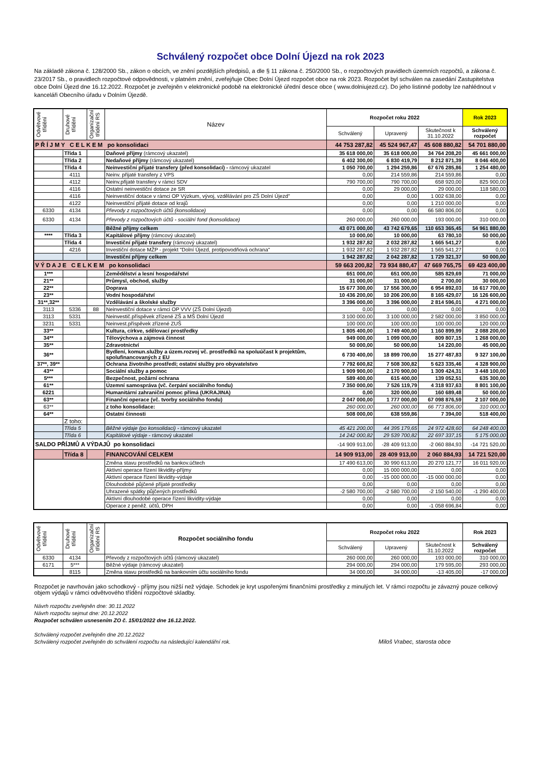Schválený rozpočet obce Dolní Újezd na rok 2023
Na základě zákona č. 128/2000 Sb., zákon o obcích, ve znění pozdějších předpisů, a dle § 11 zákona č. 250/2000 Sb., o rozpočtových pravidlech územních rozpočtů, a zákona č. 23/2017 Sb., o pravidlech rozpočtové odpovědnosti, v platném znění, zveřejňuje Obec Dolní Újezd rozpočet obce na rok 2023. Rozpočet byl schválen na zasedání Zastupitelstva obce Dolní Újezd dne 16.12.2022. Rozpočet je zveřejněn v elektronické podobě na elektronické úřední desce obce ( www.dolniujezd.cz). Do jeho listinné podoby lze nahlédnout v kanceláři Obecního úřadu v Dolním Újezdě.
| Odvětvové třídění | Druhové třídění | Organizační třídění RS | Název | Rozpočet roku 2022 | | | Rok 2023 |
| --- | --- | --- | --- | --- | --- | --- | --- |
| | | | | Schválený | Upravený | Skutečnost k 31.10.2022 | Schválený rozpočet |
| P Ř Í J M Y C E L K E M po konsolidaci | | | | 44 753 287,82 | 45 524 967,47 | 45 608 880,82 | 54 701 880,00 |
| | Třída 1 | | Daňové příjmy (rámcový ukazatel) | 35 618 000,00 | 35 618 000,00 | 34 764 208,20 | 45 661 000,00 |
| | Třída 2 | | Nedaňové příjmy (rámcový ukazatel) | 6 402 300,00 | 6 830 419,79 | 8 212 871,39 | 8 046 400,00 |
| | Třída 4 | | Neinvestiční přijaté transfery (před konsolidací) - rámcový ukazatel | 1 050 700,00 | 1 294 259,86 | 67 676 285,86 | 1 254 480,00 |
| | 4111 | | Neinv. přijaté transfery z VPS | 0,00 | 214 559,86 | 214 559,86 | 0,00 |
| | 4112 | | Neinv.přijaté transfery v rámci SDV | 790 700,00 | 790 700,00 | 658 920,00 | 825 900,00 |
| | 4116 | | Ostatní neinvestiční dotace ze SR | 0,00 | 29 000,00 | 29 000,00 | 118 580,00 |
| | 4116 | | Neinvestiční dotace v rámci OP Výzkum, vývoj, vzdělávání pro ZŠ Dolní Újezd" | 0,00 | 0,00 | 1 002 638,00 | 0,00 |
| | 4122 | | Neinvestiční přijaté dotace od krajů | 0,00 | 0,00 | 1 210 000,00 | 0,00 |
| 6330 | 4134 | | Převody z rozpočtových účtů (konsolidace) | 0,00 | 0,00 | 66 580 806,00 | 0,00 |
| 6330 | 4134 | | Převody z rozpočtových účtů - sociální fond (konsolidace) | 260 000,00 | 260 000,00 | 193 000,00 | 310 000,00 |
| | | | Běžné příjmy celkem | 43 071 000,00 | 43 742 679,65 | 110 653 365,45 | 54 961 880,00 |
| **** | Třída 3 | | Kapitálové příjmy (rámcový ukazatel) | 10 000,00 | 10 000,00 | 63 780,10 | 50 000,00 |
| | Třída 4 | | Investiční přijaté transfery (rámcový ukazatel) | 1 932 287,82 | 2 032 287,82 | 1 665 541,27 | 0,00 |
| | 4216 | | Investiční dotace MŽP - projekt "Dolní Újezd, protipovodňová ochrana" | 1 932 287,82 | 1 932 287,82 | 1 565 541,27 | 0,00 |
| | | | Investiční příjmy celkem | 1 942 287,82 | 2 042 287,82 | 1 729 321,37 | 50 000,00 |
| V Ý D A J E C E L K E M po konsolidaci | | | | 59 663 200,82 | 73 934 880,47 | 47 669 765,75 | 69 423 400,00 |
| 1*** | | | Zemědělství a lesní hospodářství | 651 000,00 | 651 000,00 | 585 829,69 | 71 000,00 |
| 21** | | | Průmysl, obchod, služby | 31 000,00 | 31 000,00 | 2 700,00 | 30 000,00 |
| 22** | | | Doprava | 15 677 300,00 | 17 556 300,00 | 6 954 892,03 | 16 617 700,00 |
| 23** | | | Vodní hospodářství | 10 436 200,00 | 10 206 200,00 | 8 165 429,07 | 16 126 600,00 |
| 31**,32** | | | Vzdělávání a školské služby | 3 396 000,00 | 3 396 000,00 | 2 814 596,01 | 4 271 000,00 |
| 3113 | 5336 | 88 | Neinvestiční dotace v rámci OP VVV (ZŠ Dolní Újezd) | 0,00 | 0,00 | 0,00 | 0,00 |
| 3113 | 5331 | | Neinvestič.příspěvek zřízené ZŠ a MŠ Dolní Újezd | 3 100 000,00 | 3 100 000,00 | 2 582 000,00 | 3 850 000,00 |
| 3231 | 5331 | | Neinvest.příspěvek zřízené ZUŠ | 100 000,00 | 100 000,00 | 100 000,00 | 120 000,00 |
| 33** | | | Kultura, církve, sdělovací prostředky | 1 805 400,00 | 1 749 400,00 | 1 160 899,99 | 2 088 200,00 |
| 34** | | | Tělovýchova a zájmová činnost | 949 000,00 | 1 099 000,00 | 809 807,15 | 1 268 000,00 |
| 35** | | | Zdravotnictví | 50 000,00 | 50 000,00 | 14 220,00 | 45 000,00 |
| 36** | | | Bydlení, komun.služby a územ.rozvoj vč. prostředků na spoluúčast k projektům, spolufinancovaných z EU | 6 730 400,00 | 18 899 700,00 | 15 277 487,83 | 9 327 100,00 |
| 37**, 39** | | | Ochrana životního prostředí; ostatní služby pro obyvatelstvo | 7 792 600,82 | 7 508 300,82 | 5 623 335,46 | 4 328 900,00 |
| 43** | | | Sociální služby a pomoc | 1 909 900,00 | 2 170 900,00 | 1 309 424,31 | 3 448 100,00 |
| 5*** | | | Bezpečnost, požární ochrana | 589 400,00 | 615 400,00 | 139 052,51 | 635 300,00 |
| 61** | | | Územní samospráva (vč. čerpání sociálního fondu) | 7 350 000,00 | 7 526 119,79 | 4 318 937,63 | 8 801 100,00 |
| 6221 | | | Humanitární zahraniční pomoc přímá (UKRAJINA) | 0,00 | 320 000,00 | 160 689,48 | 50 000,00 |
| 63** | | | Finanční operace (vč. tvorby sociálního fondu) | 2 047 000,00 | 1 777 000,00 | 67 098 876,59 | 2 107 000,00 |
| 63** | | | z toho konsolidace: | 260 000,00 | 260 000,00 | 66 773 806,00 | 310 000,00 |
| 64** | | | Ostatní činnosti | 508 000,00 | 638 559,86 | 7 394,00 | 518 400,00 |
| | Z toho: | | | | | | |
| | Třída 5 | | Běžné výdaje (po konsolidaci) - rámcový ukazatel | 45 421 200,00 | 44 395 179,65 | 24 972 428,60 | 64 248 400,00 |
| | Třída 6 | | Kapitálové výdaje - rámcový ukazatel | 14 242 000,82 | 29 539 700,82 | 22 697 337,15 | 5 175 000,00 |
| SALDO PŘÍJMŮ A VÝDAJŮ po konsolidaci | | | | -14 909 913,00 | -28 409 913,00 | -2 060 884,93 | -14 721 520,00 |
| | Třída 8 | | FINANCOVÁNÍ CELKEM | 14 909 913,00 | 28 409 913,00 | 2 060 884,93 | 14 721 520,00 |
| | | | Změna stavu prostředků na bankov.účtech | 17 490 613,00 | 30 990 613,00 | 20 270 121,77 | 16 011 920,00 |
| | | | Aktivní operace řízení likvidity-příjmy | 0,00 | 15 000 000,00 | 0,00 | 0,00 |
| | | | Aktivní operace řízení likvidity-výdaje | 0,00 | -15 000 000,00 | -15 000 000,00 | 0,00 |
| | | | Dlouhodobé půjčené přijaté prostředky | 0,00 | 0,00 | 0,00 | 0,00 |
| | | | Uhrazené spátky půjčených prostředků | -2 580 700,00 | -2 580 700,00 | -2 150 540,00 | -1 290 400,00 |
| | | | Aktivní dlouhodobé operace řízení likvidity-výdaje | 0,00 | 0,00 | 0,00 | 0,00 |
| | | | Operace z peněž. účtů, DPH | 0,00 | 0,00 | -1 058 696,84 | 0,00 |
| Odvětvové třídění | Druhové třídění | Organizační třídění RS | Rozpočet sociálního fondu | Rozpočet roku 2022 | | | Rok 2023 |
| --- | --- | --- | --- | --- | --- | --- | --- |
| | | | | Schválený | Upravený | Skutečnost k 31.10.2022 | Schválený rozpočet |
| 6330 | 4134 | | Převody z rozpočtových účtů (rámcový ukazatel) | 260 000,00 | 260 000,00 | 193 000,00 | 310 000,00 |
| 6171 | 5*** | | Běžné výdaje (rámcový ukazatel) | 294 000,00 | 294 000,00 | 179 595,00 | 293 000,00 |
| | 8115 | | Změna stavu prostředků na bankovním účtu sociálního fondu | 34 000,00 | 34 000,00 | -13 405,00 | -17 000,00 |
Rozpočet je navrhován jako schodkový - příjmy jsou nižší než výdaje. Schodek je kryt uspořenými finančními prostředky z minulých let. V rámci rozpočtu je závazný pouze celkový objem výdajů v rámci odvětvového třídění rozpočtové skladby.
Návrh rozpočtu zveřejněn dne: 30.11.2022
Návrh rozpočtu sejmut dne: 20.12.2022
Rozpočet schválen usnesením ZO č. 15/01/2022 dne 16.12.2022.
Schválený rozpočet zveřejněn dne 20.12.2022
Schválený rozpočet zveřejněn do schválení rozpočtu na následující kalendářní rok. Miloš Vrabec, starosta obce